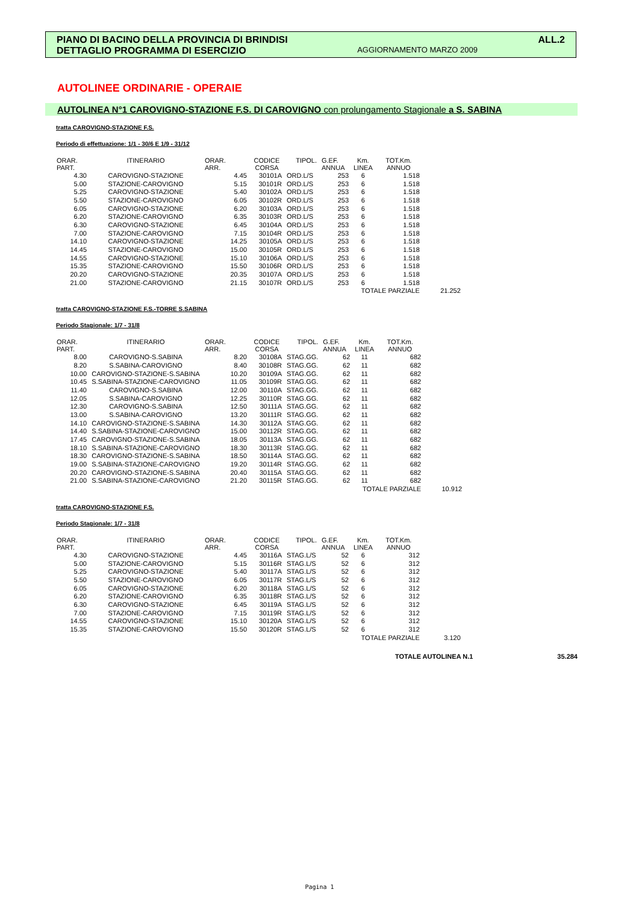PIANO DI BACINO DELLA PROVINCIA DI BRINDISI ALL.2
DETTAGLIO PROGRAMMA DI ESERCIZIO AGGIORNAMENTO MARZO 2009
AUTOLINEE ORDINARIE - OPERAIE
AUTOLINEA N°1 CAROVIGNO-STAZIONE F.S. DI CAROVIGNO con prolungamento Stagionale a S. SABINA
tratta CAROVIGNO-STAZIONE F.S.
Periodo di effettuazione: 1/1 - 30/6 E 1/9 - 31/12
| ORAR. PART. | ITINERARIO | ORAR. ARR. | CODICE CORSA | TIPOL. | G.EF. ANNUA | Km. LINEA | TOT.Km. ANNUO | |
| --- | --- | --- | --- | --- | --- | --- | --- | --- |
| 4.30 | CAROVIGNO-STAZIONE | 4.45 | 30101A | ORD.L/S | 253 | 6 | 1.518 | |
| 5.00 | STAZIONE-CAROVIGNO | 5.15 | 30101R | ORD.L/S | 253 | 6 | 1.518 | |
| 5.25 | CAROVIGNO-STAZIONE | 5.40 | 30102A | ORD.L/S | 253 | 6 | 1.518 | |
| 5.50 | STAZIONE-CAROVIGNO | 6.05 | 30102R | ORD.L/S | 253 | 6 | 1.518 | |
| 6.05 | CAROVIGNO-STAZIONE | 6.20 | 30103A | ORD.L/S | 253 | 6 | 1.518 | |
| 6.20 | STAZIONE-CAROVIGNO | 6.35 | 30103R | ORD.L/S | 253 | 6 | 1.518 | |
| 6.30 | CAROVIGNO-STAZIONE | 6.45 | 30104A | ORD.L/S | 253 | 6 | 1.518 | |
| 7.00 | STAZIONE-CAROVIGNO | 7.15 | 30104R | ORD.L/S | 253 | 6 | 1.518 | |
| 14.10 | CAROVIGNO-STAZIONE | 14.25 | 30105A | ORD.L/S | 253 | 6 | 1.518 | |
| 14.45 | STAZIONE-CAROVIGNO | 15.00 | 30105R | ORD.L/S | 253 | 6 | 1.518 | |
| 14.55 | CAROVIGNO-STAZIONE | 15.10 | 30106A | ORD.L/S | 253 | 6 | 1.518 | |
| 15.35 | STAZIONE-CAROVIGNO | 15.50 | 30106R | ORD.L/S | 253 | 6 | 1.518 | |
| 20.20 | CAROVIGNO-STAZIONE | 20.35 | 30107A | ORD.L/S | 253 | 6 | 1.518 | |
| 21.00 | STAZIONE-CAROVIGNO | 21.15 | 30107R | ORD.L/S | 253 | 6 | 1.518 | |
| | | | | | | TOTALE PARZIALE | | 21.252 |
tratta CAROVIGNO-STAZIONE F.S.-TORRE S.SABINA
Periodo Stagionale: 1/7 - 31/8
| ORAR. PART. | ITINERARIO | ORAR. ARR. | CODICE CORSA | TIPOL. | G.EF. ANNUA | Km. LINEA | TOT.Km. ANNUO | |
| --- | --- | --- | --- | --- | --- | --- | --- | --- |
| 8.00 | CAROVIGNO-S.SABINA | 8.20 | 30108A | STAG.GG. | 62 | 11 | 682 | |
| 8.20 | S.SABINA-CAROVIGNO | 8.40 | 30108R | STAG.GG. | 62 | 11 | 682 | |
| 10.00 | CAROVIGNO-STAZIONE-S.SABINA | 10.20 | 30109A | STAG.GG. | 62 | 11 | 682 | |
| 10.45 | S.SABINA-STAZIONE-CAROVIGNO | 11.05 | 30109R | STAG.GG. | 62 | 11 | 682 | |
| 11.40 | CAROVIGNO-S.SABINA | 12.00 | 30110A | STAG.GG. | 62 | 11 | 682 | |
| 12.05 | S.SABINA-CAROVIGNO | 12.25 | 30110R | STAG.GG. | 62 | 11 | 682 | |
| 12.30 | CAROVIGNO-S.SABINA | 12.50 | 30111A | STAG.GG. | 62 | 11 | 682 | |
| 13.00 | S.SABINA-CAROVIGNO | 13.20 | 30111R | STAG.GG. | 62 | 11 | 682 | |
| 14.10 | CAROVIGNO-STAZIONE-S.SABINA | 14.30 | 30112A | STAG.GG. | 62 | 11 | 682 | |
| 14.40 | S.SABINA-STAZIONE-CAROVIGNO | 15.00 | 30112R | STAG.GG. | 62 | 11 | 682 | |
| 17.45 | CAROVIGNO-STAZIONE-S.SABINA | 18.05 | 30113A | STAG.GG. | 62 | 11 | 682 | |
| 18.10 | S.SABINA-STAZIONE-CAROVIGNO | 18.30 | 30113R | STAG.GG. | 62 | 11 | 682 | |
| 18.30 | CAROVIGNO-STAZIONE-S.SABINA | 18.50 | 30114A | STAG.GG. | 62 | 11 | 682 | |
| 19.00 | S.SABINA-STAZIONE-CAROVIGNO | 19.20 | 30114R | STAG.GG. | 62 | 11 | 682 | |
| 20.20 | CAROVIGNO-STAZIONE-S.SABINA | 20.40 | 30115A | STAG.GG. | 62 | 11 | 682 | |
| 21.00 | S.SABINA-STAZIONE-CAROVIGNO | 21.20 | 30115R | STAG.GG. | 62 | 11 | 682 | |
| | | | | | | TOTALE PARZIALE | | 10.912 |
tratta CAROVIGNO-STAZIONE F.S.
Periodo Stagionale: 1/7 - 31/8
| ORAR. PART. | ITINERARIO | ORAR. ARR. | CODICE CORSA | TIPOL. | G.EF. ANNUA | Km. LINEA | TOT.Km. ANNUO | |
| --- | --- | --- | --- | --- | --- | --- | --- | --- |
| 4.30 | CAROVIGNO-STAZIONE | 4.45 | 30116A | STAG.L/S | 52 | 6 | 312 | |
| 5.00 | STAZIONE-CAROVIGNO | 5.15 | 30116R | STAG.L/S | 52 | 6 | 312 | |
| 5.25 | CAROVIGNO-STAZIONE | 5.40 | 30117A | STAG.L/S | 52 | 6 | 312 | |
| 5.50 | STAZIONE-CAROVIGNO | 6.05 | 30117R | STAG.L/S | 52 | 6 | 312 | |
| 6.05 | CAROVIGNO-STAZIONE | 6.20 | 30118A | STAG.L/S | 52 | 6 | 312 | |
| 6.20 | STAZIONE-CAROVIGNO | 6.35 | 30118R | STAG.L/S | 52 | 6 | 312 | |
| 6.30 | CAROVIGNO-STAZIONE | 6.45 | 30119A | STAG.L/S | 52 | 6 | 312 | |
| 7.00 | STAZIONE-CAROVIGNO | 7.15 | 30119R | STAG.L/S | 52 | 6 | 312 | |
| 14.55 | CAROVIGNO-STAZIONE | 15.10 | 30120A | STAG.L/S | 52 | 6 | 312 | |
| 15.35 | STAZIONE-CAROVIGNO | 15.50 | 30120R | STAG.L/S | 52 | 6 | 312 | |
| | | | | | | TOTALE PARZIALE | | 3.120 |
TOTALE AUTOLINEA N.1 35.284
Pagina 1